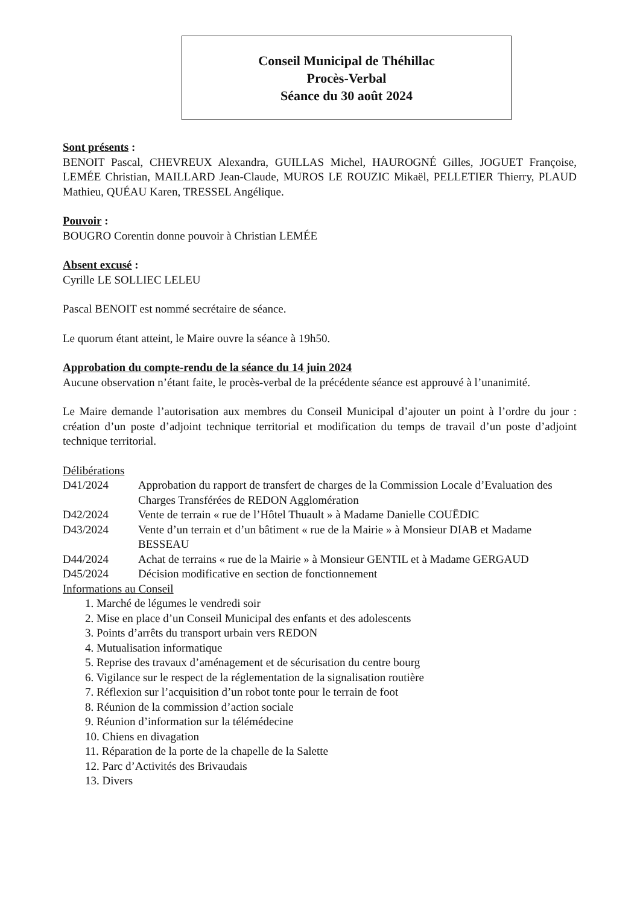Conseil Municipal de Théhillac
Procès-Verbal
Séance du 30 août 2024
Sont présents :
BENOIT Pascal, CHEVREUX Alexandra, GUILLAS Michel, HAUROGNÉ Gilles, JOGUET Françoise, LEMÉE Christian, MAILLARD Jean-Claude, MUROS LE ROUZIC Mikaël, PELLETIER Thierry, PLAUD Mathieu, QUÉAU Karen, TRESSEL Angélique.
Pouvoir :
BOUGRO Corentin donne pouvoir à Christian LEMÉE
Absent excusé :
Cyrille LE SOLLIEC LELEU
Pascal BENOIT est nommé secrétaire de séance.
Le quorum étant atteint, le Maire ouvre la séance à 19h50.
Approbation du compte-rendu de la séance du 14 juin 2024
Aucune observation n’étant faite, le procès-verbal de la précédente séance est approuvé à l’unanimité.
Le Maire demande l’autorisation aux membres du Conseil Municipal d’ajouter un point à l’ordre du jour : création d’un poste d’adjoint technique territorial et modification du temps de travail d’un poste d’adjoint technique territorial.
Délibérations
D41/2024 Approbation du rapport de transfert de charges de la Commission Locale d’Evaluation des Charges Transférées de REDON Agglomération
D42/2024 Vente de terrain « rue de l’Hôtel Thuault » à Madame Danielle COUËDIC
D43/2024 Vente d’un terrain et d’un bâtiment « rue de la Mairie » à Monsieur DIAB et Madame BESSEAU
D44/2024 Achat de terrains « rue de la Mairie » à Monsieur GENTIL et à Madame GERGAUD
D45/2024 Décision modificative en section de fonctionnement
Informations au Conseil
1. Marché de légumes le vendredi soir
2. Mise en place d’un Conseil Municipal des enfants et des adolescents
3. Points d’arrêts du transport urbain vers REDON
4. Mutualisation informatique
5. Reprise des travaux d’aménagement et de sécurisation du centre bourg
6. Vigilance sur le respect de la réglementation de la signalisation routière
7. Réflexion sur l’acquisition d’un robot tonte pour le terrain de foot
8. Réunion de la commission d’action sociale
9. Réunion d’information sur la télémédecine
10. Chiens en divagation
11. Réparation de la porte de la chapelle de la Salette
12. Parc d’Activités des Brivaudais
13. Divers